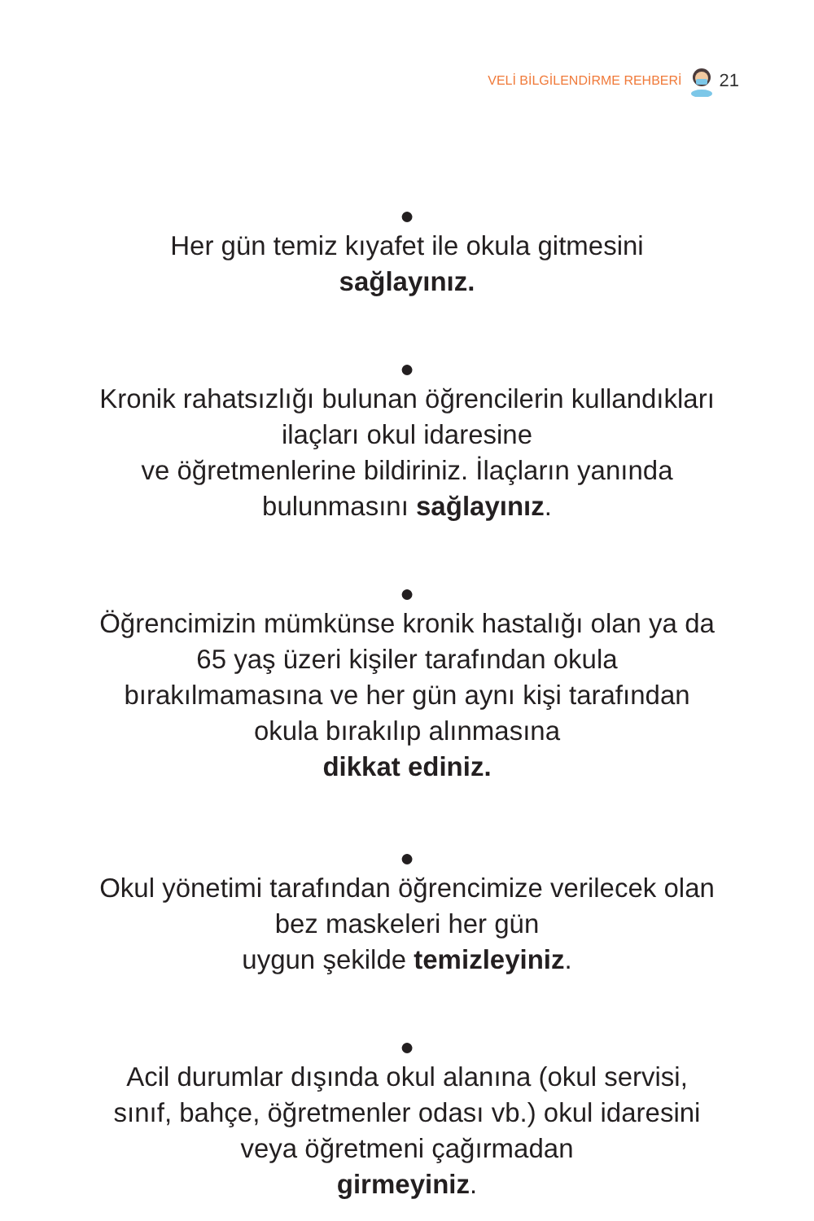VELİ BİLGİLENDİRME REHBERİ 21
●
Her gün temiz kıyafet ile okula gitmesini
sağlayınız.
●
Kronik rahatsızlığı bulunan öğrencilerin kullandıkları ilaçları okul idaresine
ve öğretmenlerine bildiriniz. İlaçların yanında bulunmasını sağlayınız.
●
Öğrencimizin mümkünse kronik hastalığı olan ya da 65 yaş üzeri kişiler tarafından okula bırakılmamasına ve her gün aynı kişi tarafından okula bırakılıp alınmasına
dikkat ediniz.
●
Okul yönetimi tarafından öğrencimize verilecek olan bez maskeleri her gün
uygun şekilde temizleyiniz.
●
Acil durumlar dışında okul alanına (okul servisi, sınıf, bahçe, öğretmenler odası vb.) okul idaresini veya öğretmeni çağırmadan
girmeyiniz.